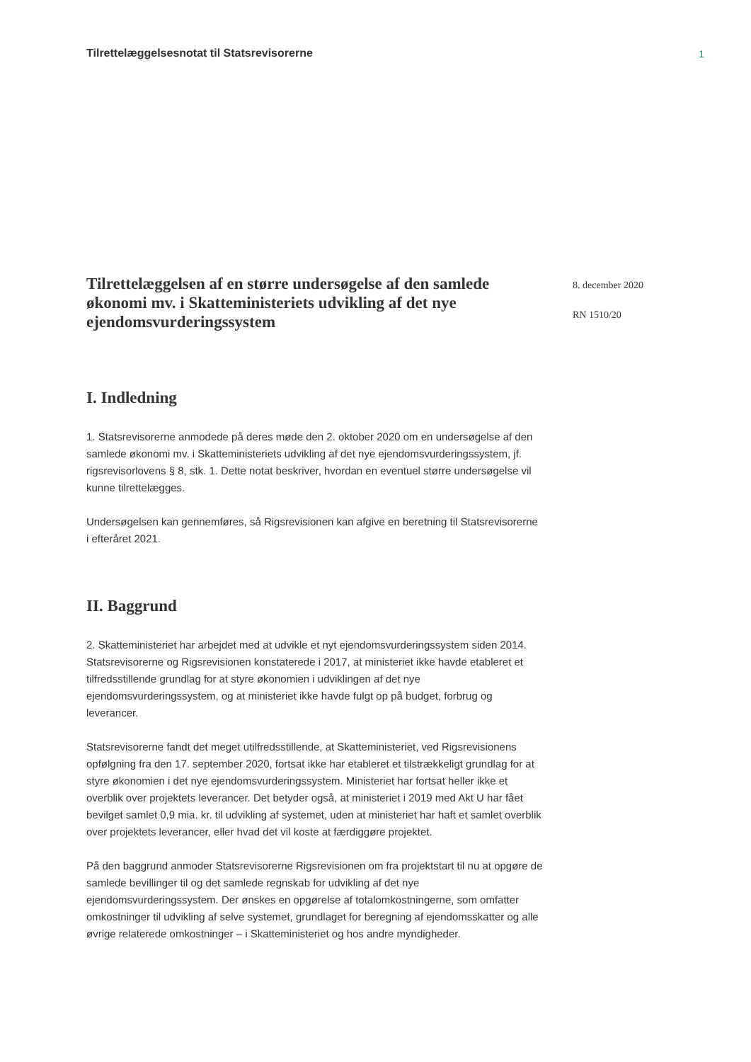Tilrettelæggelsesnotat til Statsrevisorerne 1
Tilrettelæggelsen af en større undersøgelse af den samlede økonomi mv. i Skatteministeriets udvikling af det nye ejendomsvurderingssystem
8. december 2020
RN 1510/20
I. Indledning
1. Statsrevisorerne anmodede på deres møde den 2. oktober 2020 om en undersøgelse af den samlede økonomi mv. i Skatteministeriets udvikling af det nye ejendomsvurderingssystem, jf. rigsrevisorlovens § 8, stk. 1. Dette notat beskriver, hvordan en eventuel større undersøgelse vil kunne tilrettelægges.
Undersøgelsen kan gennemføres, så Rigsrevisionen kan afgive en beretning til Statsrevisorerne i efteråret 2021.
II. Baggrund
2. Skatteministeriet har arbejdet med at udvikle et nyt ejendomsvurderingssystem siden 2014. Statsrevisorerne og Rigsrevisionen konstaterede i 2017, at ministeriet ikke havde etableret et tilfredsstillende grundlag for at styre økonomien i udviklingen af det nye ejendomsvurderingssystem, og at ministeriet ikke havde fulgt op på budget, forbrug og leverancer.
Statsrevisorerne fandt det meget utilfredsstillende, at Skatteministeriet, ved Rigsrevisionens opfølgning fra den 17. september 2020, fortsat ikke har etableret et tilstrækkeligt grundlag for at styre økonomien i det nye ejendomsvurderingssystem. Ministeriet har fortsat heller ikke et overblik over projektets leverancer. Det betyder også, at ministeriet i 2019 med Akt U har fået bevilget samlet 0,9 mia. kr. til udvikling af systemet, uden at ministeriet har haft et samlet overblik over projektets leverancer, eller hvad det vil koste at færdiggøre projektet.
På den baggrund anmoder Statsrevisorerne Rigsrevisionen om fra projektstart til nu at opgøre de samlede bevillinger til og det samlede regnskab for udvikling af det nye ejendomsvurderingssystem. Der ønskes en opgørelse af totalomkostningerne, som omfatter omkostninger til udvikling af selve systemet, grundlaget for beregning af ejendomsskatter og alle øvrige relaterede omkostninger – i Skatteministeriet og hos andre myndigheder.